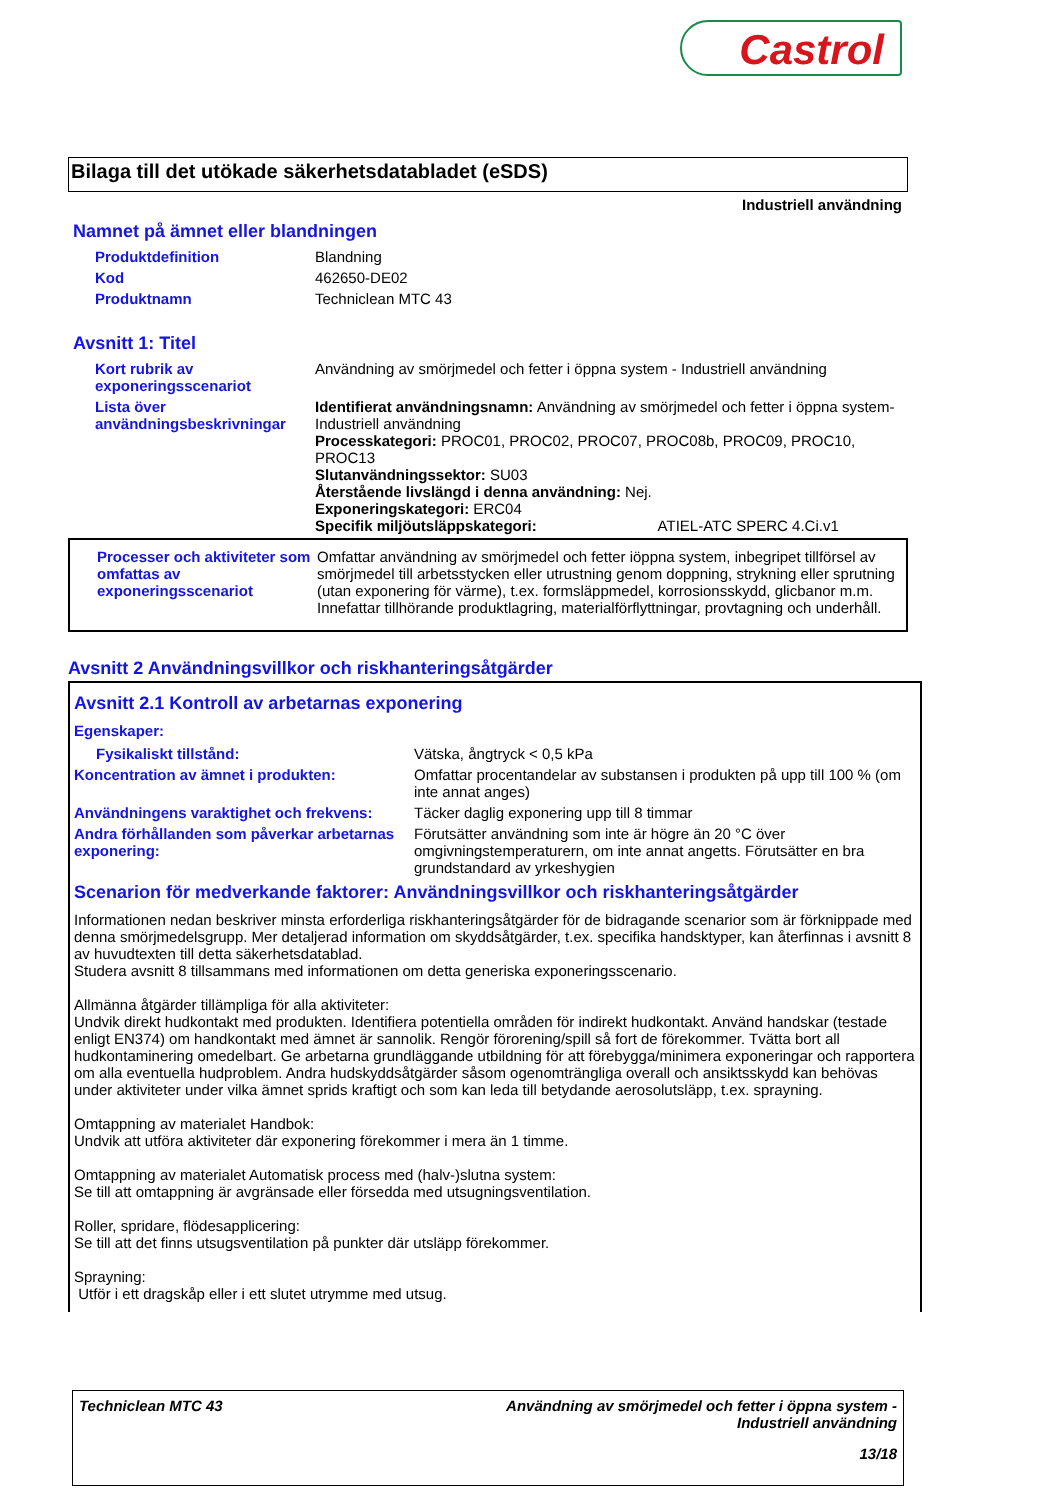Castrol
Bilaga till det utökade säkerhetsdatabladet (eSDS)
Industriell användning
Namnet på ämnet eller blandningen
Produktdefinition Blandning
Kod 462650-DE02
Produktnamn Techniclean MTC 43
Avsnitt 1: Titel
Kort rubrik av exponeringsscenariot
Användning av smörjmedel och fetter i öppna system - Industriell användning
Lista över användningsbeskrivningar
Identifierat användningsnamn: Användning av smörjmedel och fetter i öppna system-Industriell användning
Processkategori: PROC01, PROC02, PROC07, PROC08b, PROC09, PROC10, PROC13
Slutanvändningssektor: SU03
Återstående livslängd i denna användning: Nej.
Exponeringskategori: ERC04
Specifik miljöutsläppskategori: ATIEL-ATC SPERC 4.Ci.v1
Processer och aktiviteter som omfattas av exponeringsscenariot
Omfattar användning av smörjmedel och fetter iöppna system, inbegripet tillförsel av smörjmedel till arbetsstycken eller utrustning genom doppning, strykning eller sprutning (utan exponering för värme), t.ex. formsläppmedel, korrosionsskydd, glicbanor m.m. Innefattar tillhörande produktlagring, materialförflyttningar, provtagning och underhåll.
Avsnitt 2 Användningsvillkor och riskhanteringsåtgärder
Avsnitt 2.1 Kontroll av arbetarnas exponering
Egenskaper:
Fysikaliskt tillstånd: Vätska, ångtryck < 0,5 kPa
Koncentration av ämnet i produkten: Omfattar procentandelar av substansen i produkten på upp till 100 % (om inte annat anges)
Användningens varaktighet och frekvens:
Täcker daglig exponering upp till 8 timmar
Andra förhållanden som påverkar arbetarnas exponering:
Förutsätter användning som inte är högre än 20 °C över omgivningstemperaturern, om inte annat angetts. Förutsätter en bra grundstandard av yrkeshygien
Scenarion för medverkande faktorer: Användningsvillkor och riskhanteringsåtgärder
Informationen nedan beskriver minsta erforderliga riskhanteringsåtgärder för de bidragande scenarior som är förknippade med denna smörjmedelsgrupp. Mer detaljerad information om skyddsåtgärder, t.ex. specifika handsktyper, kan återfinnas i avsnitt 8 av huvudtexten till detta säkerhetsdatablad.
Studera avsnitt 8 tillsammans med informationen om detta generiska exponeringsscenario.
Allmänna åtgärder tillämpliga för alla aktiviteter:
Undvik direkt hudkontakt med produkten. Identifiera potentiella områden för indirekt hudkontakt. Använd handskar (testade enligt EN374) om handkontakt med ämnet är sannolik. Rengör förorening/spill så fort de förekommer. Tvätta bort all hudkontaminering omedelbart. Ge arbetarna grundläggande utbildning för att förebygga/minimera exponeringar och rapportera om alla eventuella hudproblem. Andra hudskyddsåtgärder såsom ogenomträngliga overall och ansiktsskydd kan behövas under aktiviteter under vilka ämnet sprids kraftigt och som kan leda till betydande aerosolutsläpp, t.ex. sprayning.
Omtappning av materialet Handbok:
Undvik att utföra aktiviteter där exponering förekommer i mera än 1 timme.
Omtappning av materialet Automatisk process med (halv-)slutna system:
Se till att omtappning är avgränsade eller försedda med utsugningsventilation.
Roller, spridare, flödesapplicering:
Se till att det finns utsugsventilation på punkter där utsläpp förekommer.
Sprayning:
Utför i ett dragskåp eller i ett slutet utrymme med utsug.
Techniclean MTC 43 Användning av smörjmedel och fetter i öppna system -
Industriell användning
13/18